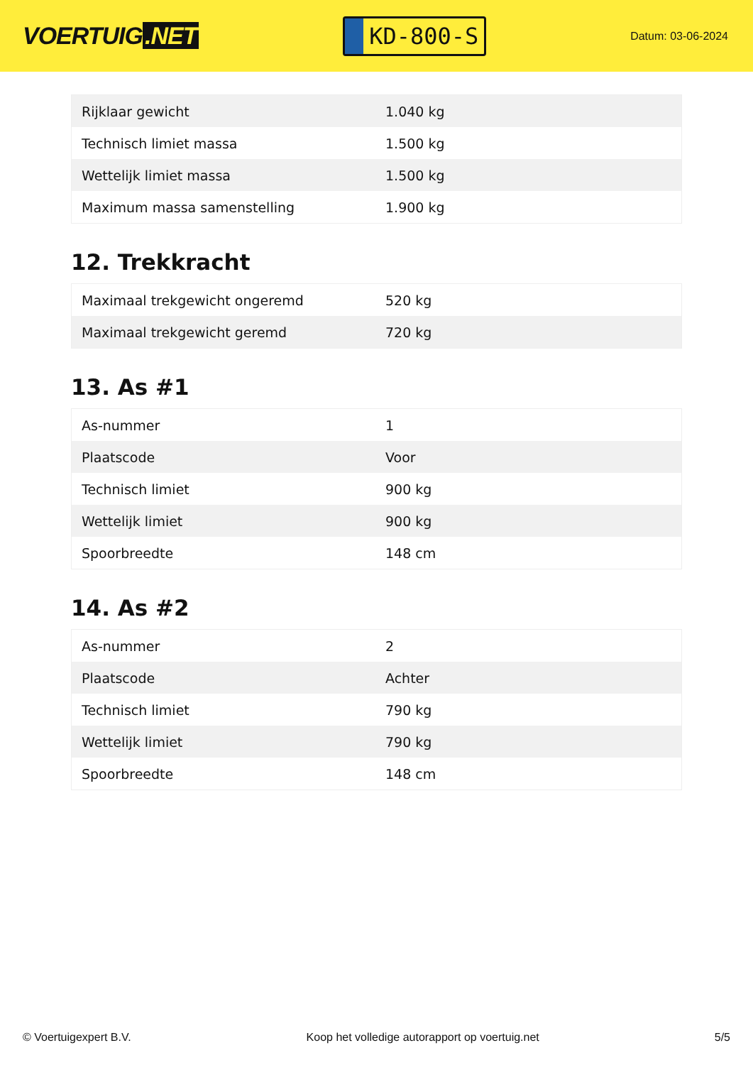VOERTUIG.NET
KD-800-S
Datum: 03-06-2024
| Rijklaar gewicht | 1.040 kg |
| Technisch limiet massa | 1.500 kg |
| Wettelijk limiet massa | 1.500 kg |
| Maximum massa samenstelling | 1.900 kg |
12. Trekkracht
| Maximaal trekgewicht ongeremd | 520 kg |
| Maximaal trekgewicht geremd | 720 kg |
13. As #1
| As-nummer | 1 |
| Plaatscode | Voor |
| Technisch limiet | 900 kg |
| Wettelijk limiet | 900 kg |
| Spoorbreedte | 148 cm |
14. As #2
| As-nummer | 2 |
| Plaatscode | Achter |
| Technisch limiet | 790 kg |
| Wettelijk limiet | 790 kg |
| Spoorbreedte | 148 cm |
© Voertuigexpert B.V. Koop het volledige autorapport op voertuig.net 5/5